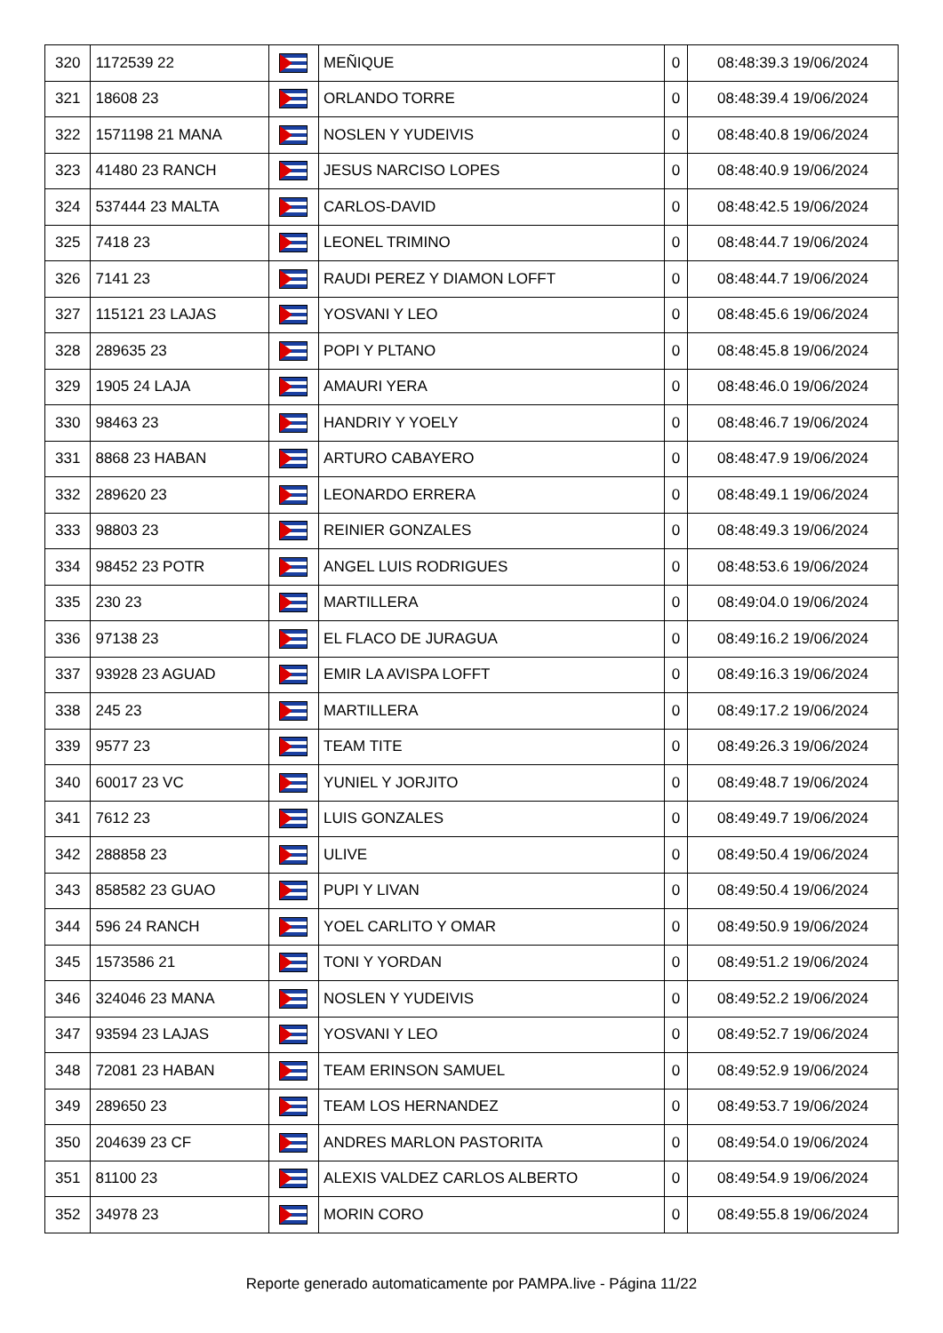| 320 | 1172539 22 | | MEÑIQUE | 0 | 08:48:39.3 19/06/2024 |
| 321 | 18608 23 | | ORLANDO TORRE | 0 | 08:48:39.4 19/06/2024 |
| 322 | 1571198 21 MANA | | NOSLEN Y YUDEIVIS | 0 | 08:48:40.8 19/06/2024 |
| 323 | 41480 23 RANCH | | JESUS NARCISO LOPES | 0 | 08:48:40.9 19/06/2024 |
| 324 | 537444 23 MALTA | | CARLOS-DAVID | 0 | 08:48:42.5 19/06/2024 |
| 325 | 7418 23 | | LEONEL TRIMINO | 0 | 08:48:44.7 19/06/2024 |
| 326 | 7141 23 | | RAUDI PEREZ Y DIAMON LOFFT | 0 | 08:48:44.7 19/06/2024 |
| 327 | 115121 23 LAJAS | | YOSVANI Y LEO | 0 | 08:48:45.6 19/06/2024 |
| 328 | 289635 23 | | POPI Y PLTANO | 0 | 08:48:45.8 19/06/2024 |
| 329 | 1905 24 LAJA | | AMAURI YERA | 0 | 08:48:46.0 19/06/2024 |
| 330 | 98463 23 | | HANDRIY Y YOELY | 0 | 08:48:46.7 19/06/2024 |
| 331 | 8868 23 HABAN | | ARTURO CABAYERO | 0 | 08:48:47.9 19/06/2024 |
| 332 | 289620 23 | | LEONARDO ERRERA | 0 | 08:48:49.1 19/06/2024 |
| 333 | 98803 23 | | REINIER GONZALES | 0 | 08:48:49.3 19/06/2024 |
| 334 | 98452 23 POTR | | ANGEL LUIS RODRIGUES | 0 | 08:48:53.6 19/06/2024 |
| 335 | 230 23 | | MARTILLERA | 0 | 08:49:04.0 19/06/2024 |
| 336 | 97138 23 | | EL FLACO DE JURAGUA | 0 | 08:49:16.2 19/06/2024 |
| 337 | 93928 23 AGUAD | | EMIR LA AVISPA LOFFT | 0 | 08:49:16.3 19/06/2024 |
| 338 | 245 23 | | MARTILLERA | 0 | 08:49:17.2 19/06/2024 |
| 339 | 9577 23 | | TEAM TITE | 0 | 08:49:26.3 19/06/2024 |
| 340 | 60017 23 VC | | YUNIEL Y JORJITO | 0 | 08:49:48.7 19/06/2024 |
| 341 | 7612 23 | | LUIS GONZALES | 0 | 08:49:49.7 19/06/2024 |
| 342 | 288858 23 | | ULIVE | 0 | 08:49:50.4 19/06/2024 |
| 343 | 858582 23 GUAO | | PUPI Y LIVAN | 0 | 08:49:50.4 19/06/2024 |
| 344 | 596 24 RANCH | | YOEL CARLITO Y OMAR | 0 | 08:49:50.9 19/06/2024 |
| 345 | 1573586 21 | | TONI Y YORDAN | 0 | 08:49:51.2 19/06/2024 |
| 346 | 324046 23 MANA | | NOSLEN Y YUDEIVIS | 0 | 08:49:52.2 19/06/2024 |
| 347 | 93594 23 LAJAS | | YOSVANI Y LEO | 0 | 08:49:52.7 19/06/2024 |
| 348 | 72081 23 HABAN | | TEAM ERINSON SAMUEL | 0 | 08:49:52.9 19/06/2024 |
| 349 | 289650 23 | | TEAM LOS HERNANDEZ | 0 | 08:49:53.7 19/06/2024 |
| 350 | 204639 23 CF | | ANDRES MARLON PASTORITA | 0 | 08:49:54.0 19/06/2024 |
| 351 | 81100 23 | | ALEXIS VALDEZ CARLOS ALBERTO | 0 | 08:49:54.9 19/06/2024 |
| 352 | 34978 23 | | MORIN CORO | 0 | 08:49:55.8 19/06/2024 |
Reporte generado automaticamente por PAMPA.live - Página 11/22